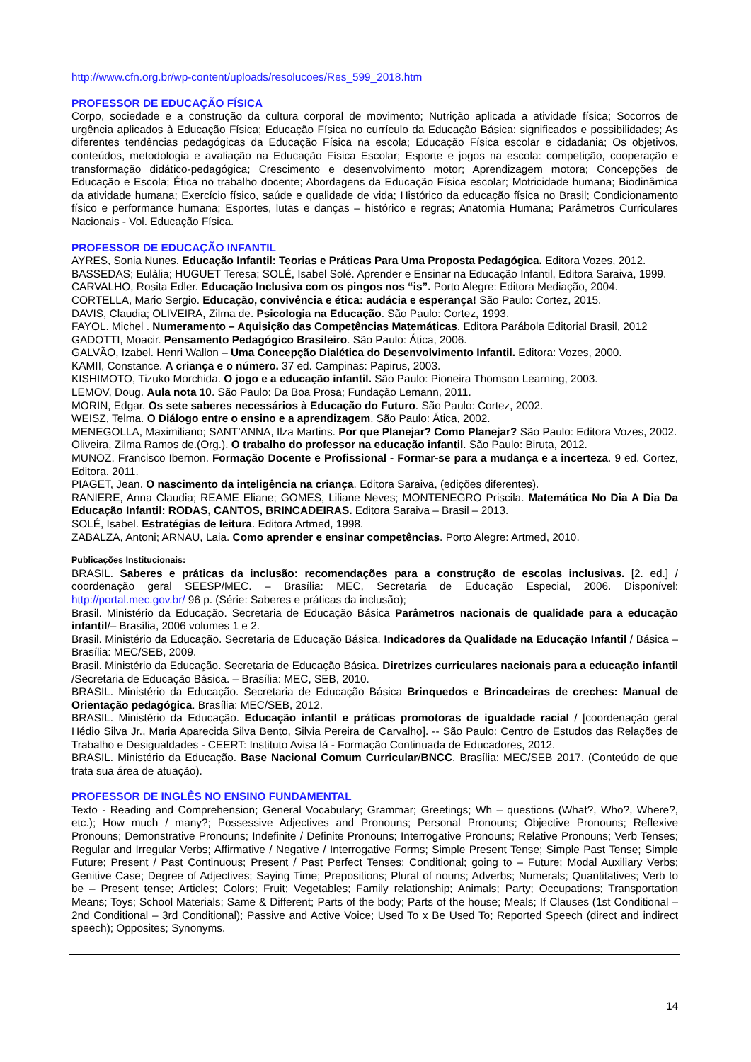http://www.cfn.org.br/wp-content/uploads/resolucoes/Res_599_2018.htm
PROFESSOR DE EDUCAÇÃO FÍSICA
Corpo, sociedade e a construção da cultura corporal de movimento; Nutrição aplicada a atividade física; Socorros de urgência aplicados à Educação Física; Educação Física no currículo da Educação Básica: significados e possibilidades; As diferentes tendências pedagógicas da Educação Física na escola; Educação Física escolar e cidadania; Os objetivos, conteúdos, metodologia e avaliação na Educação Física Escolar; Esporte e jogos na escola: competição, cooperação e transformação didático-pedagógica; Crescimento e desenvolvimento motor; Aprendizagem motora; Concepções de Educação e Escola; Ética no trabalho docente; Abordagens da Educação Física escolar; Motricidade humana; Biodinâmica da atividade humana; Exercício físico, saúde e qualidade de vida; Histórico da educação física no Brasil; Condicionamento físico e performance humana; Esportes, lutas e danças – histórico e regras; Anatomia Humana; Parâmetros Curriculares Nacionais - Vol. Educação Física.
PROFESSOR DE EDUCAÇÃO INFANTIL
AYRES, Sonia Nunes. Educação Infantil: Teorias e Práticas Para Uma Proposta Pedagógica. Editora Vozes, 2012.
BASSEDAS; Eulàlia; HUGUET Teresa; SOLÉ, Isabel Solé. Aprender e Ensinar na Educação Infantil, Editora Saraiva, 1999.
CARVALHO, Rosita Edler. Educação Inclusiva com os pingos nos “is”. Porto Alegre: Editora Mediação, 2004.
CORTELLA, Mario Sergio. Educação, convivência e ética: audácia e esperança! São Paulo: Cortez, 2015.
DAVIS, Claudia; OLIVEIRA, Zilma de. Psicologia na Educação. São Paulo: Cortez, 1993.
FAYOL. Michel . Numeramento – Aquisição das Competências Matemáticas. Editora Parábola Editorial Brasil, 2012
GADOTTI, Moacir. Pensamento Pedagógico Brasileiro. São Paulo: Ática, 2006.
GALVÃO, Izabel. Henri Wallon – Uma Concepção Dialética do Desenvolvimento Infantil. Editora: Vozes, 2000.
KAMII, Constance. A criança e o número. 37 ed. Campinas: Papirus, 2003.
KISHIMOTO, Tizuko Morchida. O jogo e a educação infantil. São Paulo: Pioneira Thomson Learning, 2003.
LEMOV, Doug. Aula nota 10. São Paulo: Da Boa Prosa; Fundação Lemann, 2011.
MORIN, Edgar. Os sete saberes necessários à Educação do Futuro. São Paulo: Cortez, 2002.
WEISZ, Telma. O Diálogo entre o ensino e a aprendizagem. São Paulo: Ática, 2002.
MENEGOLLA, Maximiliano; SANT’ANNA, Ilza Martins. Por que Planejar? Como Planejar? São Paulo: Editora Vozes, 2002.
Oliveira, Zilma Ramos de.(Org.). O trabalho do professor na educação infantil. São Paulo: Biruta, 2012.
MUNOZ. Francisco Ibernon. Formação Docente e Profissional - Formar-se para a mudança e a incerteza. 9 ed. Cortez, Editora. 2011.
PIAGET, Jean. O nascimento da inteligência na criança. Editora Saraiva, (edições diferentes).
RANIERE, Anna Claudia; REAME Eliane; GOMES, Liliane Neves; MONTENEGRO Priscila. Matemática No Dia A Dia Da Educação Infantil: RODAS, CANTOS, BRINCADEIRAS. Editora Saraiva – Brasil – 2013.
SOLÉ, Isabel. Estratégias de leitura. Editora Artmed, 1998.
ZABALZA, Antoni; ARNAU, Laia. Como aprender e ensinar competências. Porto Alegre: Artmed, 2010.
Publicações Institucionais:
BRASIL. Saberes e práticas da inclusão: recomendações para a construção de escolas inclusivas. [2. ed.] / coordenação geral SEESP/MEC. – Brasília: MEC, Secretaria de Educação Especial, 2006. Disponível: http://portal.mec.gov.br/ 96 p. (Série: Saberes e práticas da inclusão);
Brasil. Ministério da Educação. Secretaria de Educação Básica Parâmetros nacionais de qualidade para a educação infantil/– Brasília, 2006 volumes 1 e 2.
Brasil. Ministério da Educação. Secretaria de Educação Básica. Indicadores da Qualidade na Educação Infantil / Básica – Brasília: MEC/SEB, 2009.
Brasil. Ministério da Educação. Secretaria de Educação Básica. Diretrizes curriculares nacionais para a educação infantil /Secretaria de Educação Básica. – Brasília: MEC, SEB, 2010.
BRASIL. Ministério da Educação. Secretaria de Educação Básica Brinquedos e Brincadeiras de creches: Manual de Orientação pedagógica. Brasília: MEC/SEB, 2012.
BRASIL. Ministério da Educação. Educação infantil e práticas promotoras de igualdade racial / [coordenação geral Hédio Silva Jr., Maria Aparecida Silva Bento, Silvia Pereira de Carvalho]. -- São Paulo: Centro de Estudos das Relações de Trabalho e Desigualdades - CEERT: Instituto Avisa lá - Formação Continuada de Educadores, 2012.
BRASIL. Ministério da Educação. Base Nacional Comum Curricular/BNCC. Brasília: MEC/SEB 2017. (Conteúdo de que trata sua área de atuação).
PROFESSOR DE INGLÊS NO ENSINO FUNDAMENTAL
Texto - Reading and Comprehension; General Vocabulary; Grammar; Greetings; Wh – questions (What?, Who?, Where?, etc.); How much / many?; Possessive Adjectives and Pronouns; Personal Pronouns; Objective Pronouns; Reflexive Pronouns; Demonstrative Pronouns; Indefinite / Definite Pronouns; Interrogative Pronouns; Relative Pronouns; Verb Tenses; Regular and Irregular Verbs; Affirmative / Negative / Interrogative Forms; Simple Present Tense; Simple Past Tense; Simple Future; Present / Past Continuous; Present / Past Perfect Tenses; Conditional; going to – Future; Modal Auxiliary Verbs; Genitive Case; Degree of Adjectives; Saying Time; Prepositions; Plural of nouns; Adverbs; Numerals; Quantitatives; Verb to be – Present tense; Articles; Colors; Fruit; Vegetables; Family relationship; Animals; Party; Occupations; Transportation Means; Toys; School Materials; Same & Different; Parts of the body; Parts of the house; Meals; If Clauses (1st Conditional – 2nd Conditional – 3rd Conditional); Passive and Active Voice; Used To x Be Used To; Reported Speech (direct and indirect speech); Opposites; Synonyms.
14